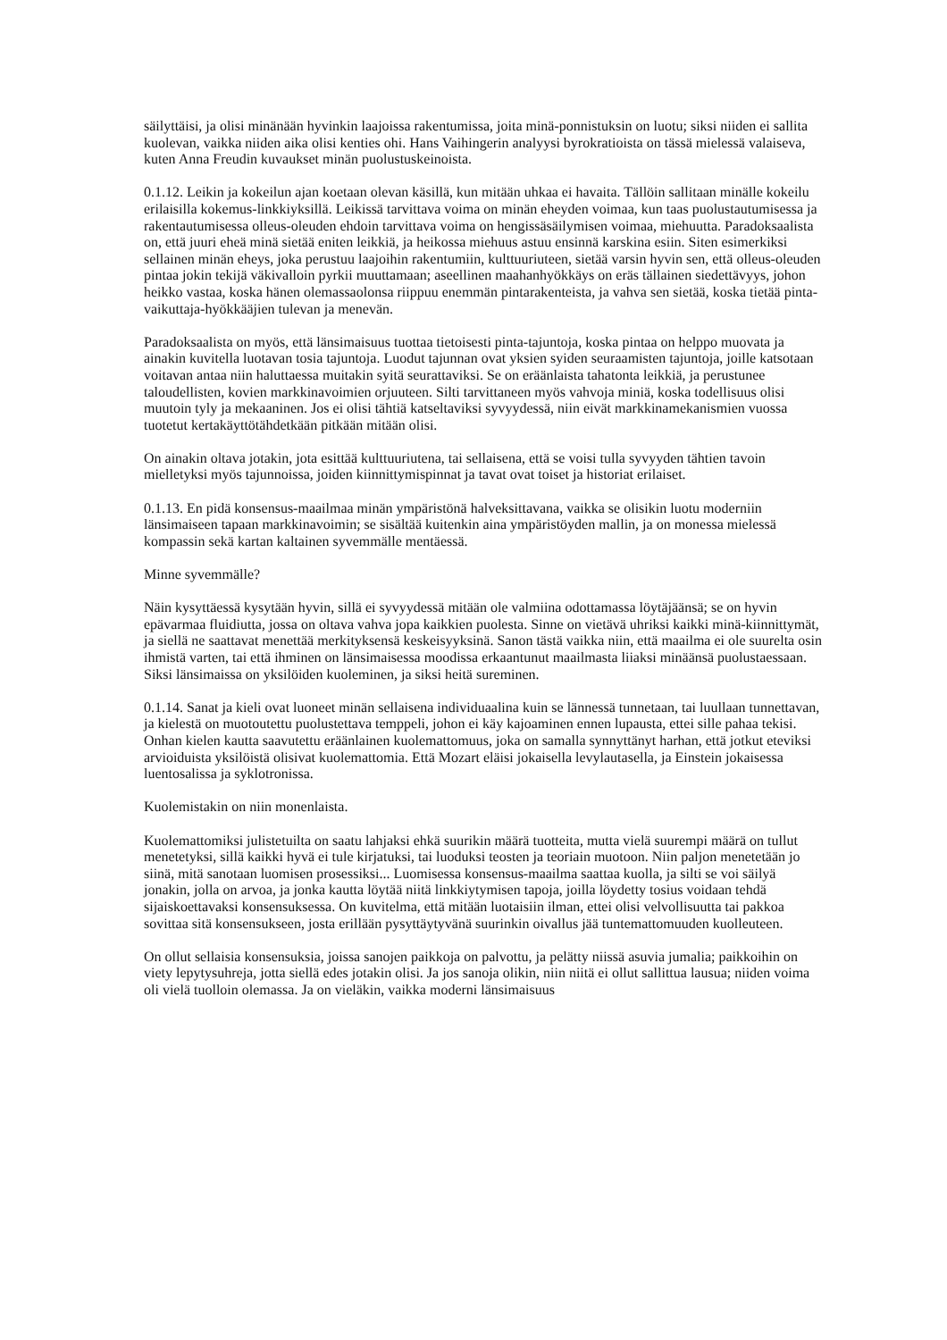säilyttäisi, ja olisi minänään hyvinkin laajoissa rakentumissa, joita minä-ponnistuksin on luotu; siksi niiden ei sallita kuolevan, vaikka niiden aika olisi kenties ohi. Hans Vaihingerin analyysi byrokratioista on tässä mielessä valaiseva, kuten Anna Freudin kuvaukset minän puolustuskeinoista.
0.1.12. Leikin ja kokeilun ajan koetaan olevan käsillä, kun mitään uhkaa ei havaita. Tällöin sallitaan minälle kokeilu erilaisilla kokemus-linkkiyksillä. Leikissä tarvittava voima on minän eheyden voimaa, kun taas puolustautumisessa ja rakentautumisessa olleus-oleuden ehdoin tarvittava voima on hengissäsäilymisen voimaa, miehuutta. Paradoksaalista on, että juuri eheä minä sietää eniten leikkiä, ja heikossa miehuus astuu ensinnä karskina esiin. Siten esimerkiksi sellainen minän eheys, joka perustuu laajoihin rakentumiin, kulttuuriuteen, sietää varsin hyvin sen, että olleus-oleuden pintaa jokin tekijä väkivalloin pyrkii muuttamaan; aseellinen maahanhyökkäys on eräs tällainen siedettävyys, johon heikko vastaa, koska hänen olemassaolonsa riippuu enemmän pintarakenteista, ja vahva sen sietää, koska tietää pinta-vaikuttaja-hyökkääjien tulevan ja menevän.
Paradoksaalista on myös, että länsimaisuus tuottaa tietoisesti pinta-tajuntoja, koska pintaa on helppo muovata ja ainakin kuvitella luotavan tosia tajuntoja. Luodut tajunnan ovat yksien syiden seuraamisten tajuntoja, joille katsotaan voitavan antaa niin haluttaessa muitakin syitä seurattaviksi. Se on eräänlaista tahatonta leikkiä, ja perustunee taloudellisten, kovien markkinavoimien orjuuteen. Silti tarvittaneen myös vahvoja miniä, koska todellisuus olisi muutoin tyly ja mekaaninen. Jos ei olisi tähtiä katseltaviksi syvyydessä, niin eivät markkinamekanismien vuossa tuotetut kertakäyttötähdetkään pitkään mitään olisi.
On ainakin oltava jotakin, jota esittää kulttuuriutena, tai sellaisena, että se voisi tulla syvyyden tähtien tavoin mielletyksi myös tajunnoissa, joiden kiinnittymispinnat ja tavat ovat toiset ja historiat erilaiset.
0.1.13. En pidä konsensus-maailmaa minän ympäristönä halveksittavana, vaikka se olisikin luotu moderniin länsimaiseen tapaan markkinavoimin; se sisältää kuitenkin aina ympäristöyden mallin, ja on monessa mielessä kompassin sekä kartan kaltainen syvemmälle mentäessä.
Minne syvemmälle?
Näin kysyttäessä kysytään hyvin, sillä ei syvyydessä mitään ole valmiina odottamassa löytäjäänsä; se on hyvin epävarmaa fluidiutta, jossa on oltava vahva jopa kaikkien puolesta. Sinne on vietävä uhriksi kaikki minä-kiinnittymät, ja siellä ne saattavat menettää merkityksensä keskeisyyksinä. Sanon tästä vaikka niin, että maailma ei ole suurelta osin ihmistä varten, tai että ihminen on länsimaisessa moodissa erkaantunut maailmasta liiaksi minäänsä puolustaessaan. Siksi länsimaissa on yksilöiden kuoleminen, ja siksi heitä sureminen.
0.1.14. Sanat ja kieli ovat luoneet minän sellaisena individuaalina kuin se lännessä tunnetaan, tai luullaan tunnettavan, ja kielestä on muotoutettu puolustettava temppeli, johon ei käy kajoaminen ennen lupausta, ettei sille pahaa tekisi. Onhan kielen kautta saavutettu eräänlainen kuolemattomuus, joka on samalla synnyttänyt harhan, että jotkut eteviksi arvioiduista yksilöistä olisivat kuolemattomia. Että Mozart eläisi jokaisella levylautasella, ja Einstein jokaisessa luentosalissa ja syklotronissa.
Kuolemistakin on niin monenlaista.
Kuolemattomiksi julistetuilta on saatu lahjaksi ehkä suurikin määrä tuotteita, mutta vielä suurempi määrä on tullut menetetyksi, sillä kaikki hyvä ei tule kirjatuksi, tai luoduksi teosten ja teoriain muotoon. Niin paljon menetetään jo siinä, mitä sanotaan luomisen prosessiksi... Luomisessa konsensus-maailma saattaa kuolla, ja silti se voi säilyä jonakin, jolla on arvoa, ja jonka kautta löytää niitä linkkiytymisen tapoja, joilla löydetty tosius voidaan tehdä sijaiskoettavaksi konsensuksessa. On kuvitelma, että mitään luotaisiin ilman, ettei olisi velvollisuutta tai pakkoa sovittaa sitä konsensukseen, josta erillään pysyttäytyvänä suurinkin oivallus jää tuntemattomuuden kuolleuteen.
On ollut sellaisia konsensuksia, joissa sanojen paikkoja on palvottu, ja pelätty niissä asuvia jumalia; paikkoihin on viety lepytysuhreja, jotta siellä edes jotakin olisi. Ja jos sanoja olikin, niin niitä ei ollut sallittua lausua; niiden voima oli vielä tuolloin olemassa. Ja on vieläkin, vaikka moderni länsimaisuus